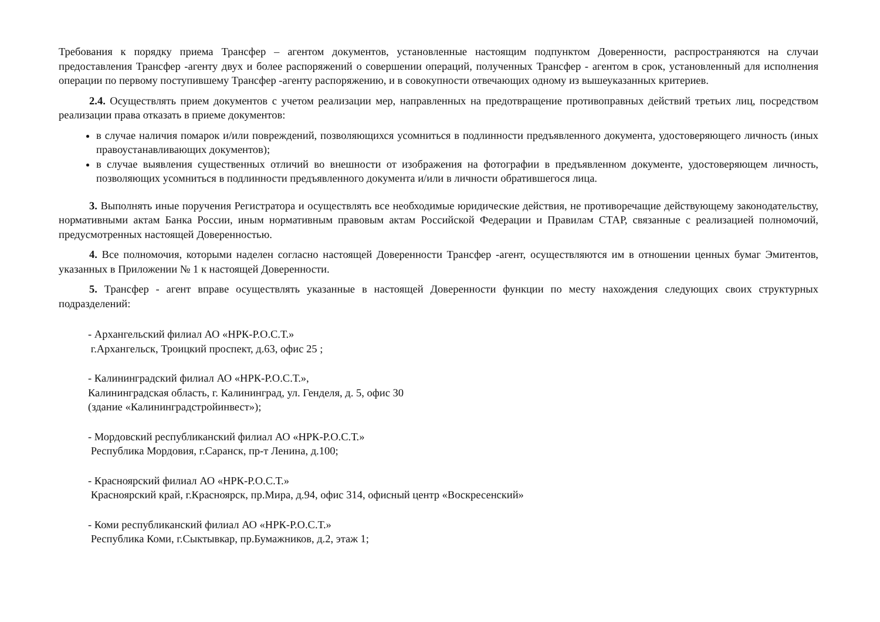Требования к порядку приема Трансфер – агентом документов, установленные настоящим подпунктом Доверенности, распространяются на случаи предоставления Трансфер -агенту двух и более распоряжений о совершении операций, полученных Трансфер - агентом в срок, установленный для исполнения операции по первому поступившему Трансфер -агенту распоряжению, и в совокупности отвечающих одному из вышеуказанных критериев.
2.4. Осуществлять прием документов с учетом реализации мер, направленных на предотвращение противоправных действий третьих лиц, посредством реализации права отказать в приеме документов:
в случае наличия помарок и/или повреждений, позволяющихся усомниться в подлинности предъявленного документа, удостоверяющего личность (иных правоустанавливающих документов);
в случае выявления существенных отличий во внешности от изображения на фотографии в предъявленном документе, удостоверяющем личность, позволяющих усомниться в подлинности предъявленного документа и/или в личности обратившегося лица.
3. Выполнять иные поручения Регистратора и осуществлять все необходимые юридические действия, не противоречащие действующему законодательству, нормативными актам Банка России, иным нормативным правовым актам Российской Федерации и Правилам СТАР, связанные с реализацией полномочий, предусмотренных настоящей Доверенностью.
4. Все полномочия, которыми наделен согласно настоящей Доверенности Трансфер -агент, осуществляются им в отношении ценных бумаг Эмитентов, указанных в Приложении № 1 к настоящей Доверенности.
5. Трансфер - агент вправе осуществлять указанные в настоящей Доверенности функции по месту нахождения следующих своих структурных подразделений:
- Архангельский филиал АО «НРК-Р.О.С.Т.»
г.Архангельск, Троицкий проспект, д.63, офис 25 ;
- Калининградский филиал АО «НРК-Р.О.С.Т.»,
Калининградская область, г. Калининград, ул. Генделя, д. 5, офис 30
(здание «Калининградстройинвест»);
- Мордовский республиканский филиал АО «НРК-Р.О.С.Т.»
Республика Мордовия, г.Саранск, пр-т Ленина, д.100;
- Красноярский филиал АО «НРК-Р.О.С.Т.»
Красноярский край, г.Красноярск, пр.Мира, д.94, офис 314, офисный центр «Воскресенский»
- Коми республиканский филиал АО «НРК-Р.О.С.Т.»
Республика Коми, г.Сыктывкар, пр.Бумажников, д.2, этаж 1;